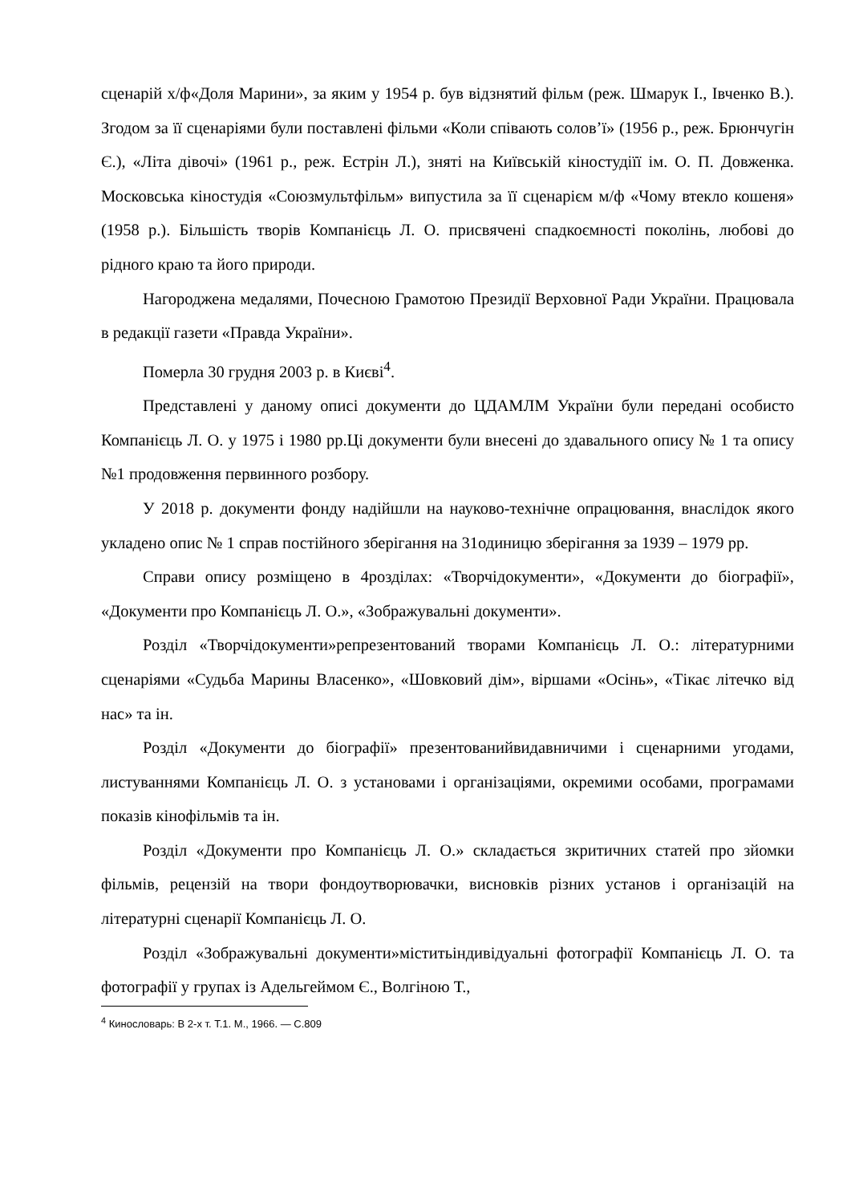сценарій х/ф«Доля Марини», за яким у 1954 р. був відзнятий фільм (реж. Шмарук І., Івченко В.). Згодом за її сценаріями були поставлені фільми «Коли співають солов’ї» (1956 р., реж. Брюнчугін Є.), «Літа дівочі» (1961 р., реж. Естрін Л.), зняті на Київській кіностудіїї ім. О. П. Довженка. Московська кіностудія «Союзмультфільм» випустила за її сценарієм м/ф «Чому втекло кошеня» (1958 р.). Більшість творів Компанієць Л. О. присвячені спадкоємності поколінь, любові до рідного краю та його природи.
Нагороджена медалями, Почесною Грамотою Президії Верховної Ради України. Працювала в редакції газети «Правда України».
Померла 30 грудня 2003 р. в Києві<sup>4</sup>.
Представлені у даному описі документи до ЦДАМЛМ України були передані особисто Компанієць Л. О. у 1975 і 1980 рр.Ці документи були внесені до здавального опису № 1 та опису №1 продовження первинного розбору.
У 2018 р. документи фонду надійшли на науково-технічне опрацювання, внаслідок якого укладено опис № 1 справ постійного зберігання на 31одиницю зберігання за 1939 – 1979 рр.
Справи опису розміщено в 4розділах: «Творчідокументи», «Документи до біографії», «Документи про Компанієць Л. О.», «Зображувальні документи».
Розділ «Творчідокументи»репрезентований творами Компанієць Л. О.: літературними сценаріями «Судьба Марины Власенко», «Шовковий дім», віршами «Осінь», «Тікає літечко від нас» та ін.
Розділ «Документи до біографії» презентованийвидавничими і сценарними угодами, листуваннями Компанієць Л. О. з установами і організаціями, окремими особами, програмами показів кінофільмів та ін.
Розділ «Документи про Компанієць Л. О.» складається зкритичних статей про зйомки фільмів, рецензій на твори фондоутворювачки, висновків різних установ і організацій на літературні сценарії Компанієць Л. О.
Розділ «Зображувальні документи»міститьіндивідуальні фотографії Компанієць Л. О. та фотографії у групах із Адельгеймом Є., Волгіною Т.,
<sup>4</sup> Кинословарь: В 2-х т. Т.1. М., 1966. — С.809